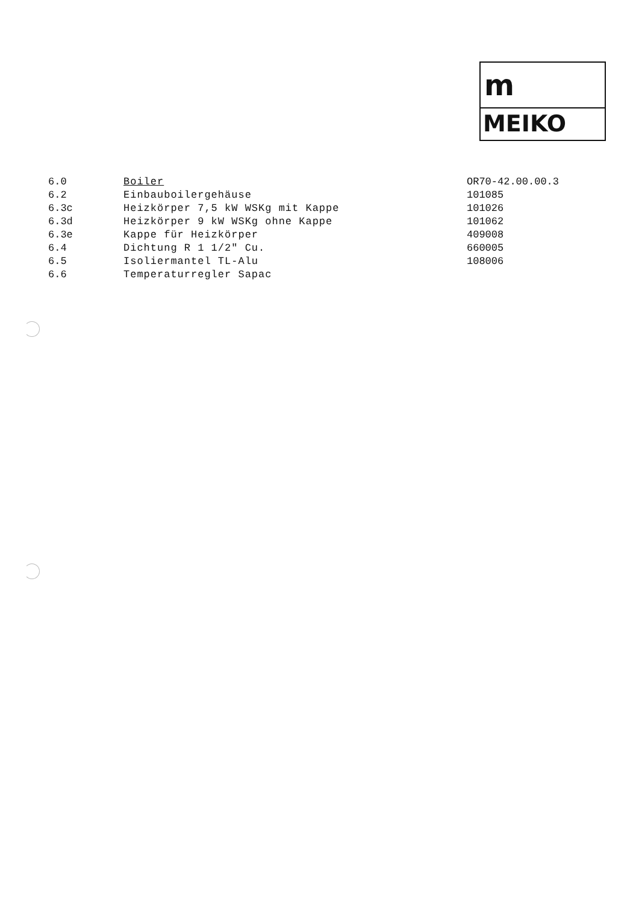m
MEIKO
| 6.0 | Boiler | OR70-42.00.00.3 |
| 6.2 | Einbauboilergehäuse | 101085 |
| 6.3c | Heizkörper 7,5 kW WSKg mit Kappe | 101026 |
| 6.3d | Heizkörper 9 kW WSKg ohne Kappe | 101062 |
| 6.3e | Kappe für Heizkörper | 409008 |
| 6.4 | Dichtung R 1 1/2" Cu. | 660005 |
| 6.5 | Isoliermantel TL-Alu | 108006 |
| 6.6 | Temperaturregler Sapac | |